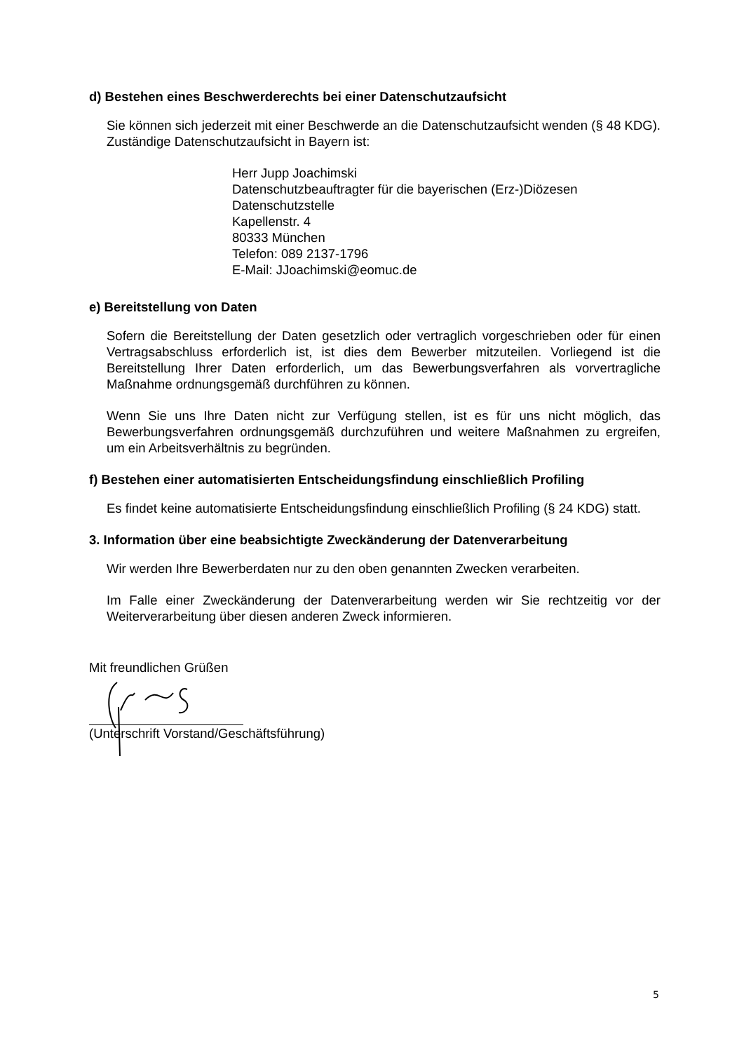d) Bestehen eines Beschwerderechts bei einer Datenschutzaufsicht
Sie können sich jederzeit mit einer Beschwerde an die Datenschutzaufsicht wenden (§ 48 KDG). Zuständige Datenschutzaufsicht in Bayern ist:
Herr Jupp Joachimski
Datenschutzbeauftragter für die bayerischen (Erz-)Diözesen
Datenschutzstelle
Kapellenstr. 4
80333 München
Telefon: 089 2137-1796
E-Mail: JJoachimski@eomuc.de
e) Bereitstellung von Daten
Sofern die Bereitstellung der Daten gesetzlich oder vertraglich vorgeschrieben oder für einen Vertragsabschluss erforderlich ist, ist dies dem Bewerber mitzuteilen. Vorliegend ist die Bereitstellung Ihrer Daten erforderlich, um das Bewerbungsverfahren als vorvertragliche Maßnahme ordnungsgemäß durchführen zu können.
Wenn Sie uns Ihre Daten nicht zur Verfügung stellen, ist es für uns nicht möglich, das Bewerbungsverfahren ordnungsgemäß durchzuführen und weitere Maßnahmen zu ergreifen, um ein Arbeitsverhältnis zu begründen.
f) Bestehen einer automatisierten Entscheidungsfindung einschließlich Profiling
Es findet keine automatisierte Entscheidungsfindung einschließlich Profiling (§ 24 KDG) statt.
3. Information über eine beabsichtigte Zweckänderung der Datenverarbeitung
Wir werden Ihre Bewerberdaten nur zu den oben genannten Zwecken verarbeiten.
Im Falle einer Zweckänderung der Datenverarbeitung werden wir Sie rechtzeitig vor der Weiterverarbeitung über diesen anderen Zweck informieren.
Mit freundlichen Grüßen
(Unterschrift Vorstand/Geschäftsführung)
5